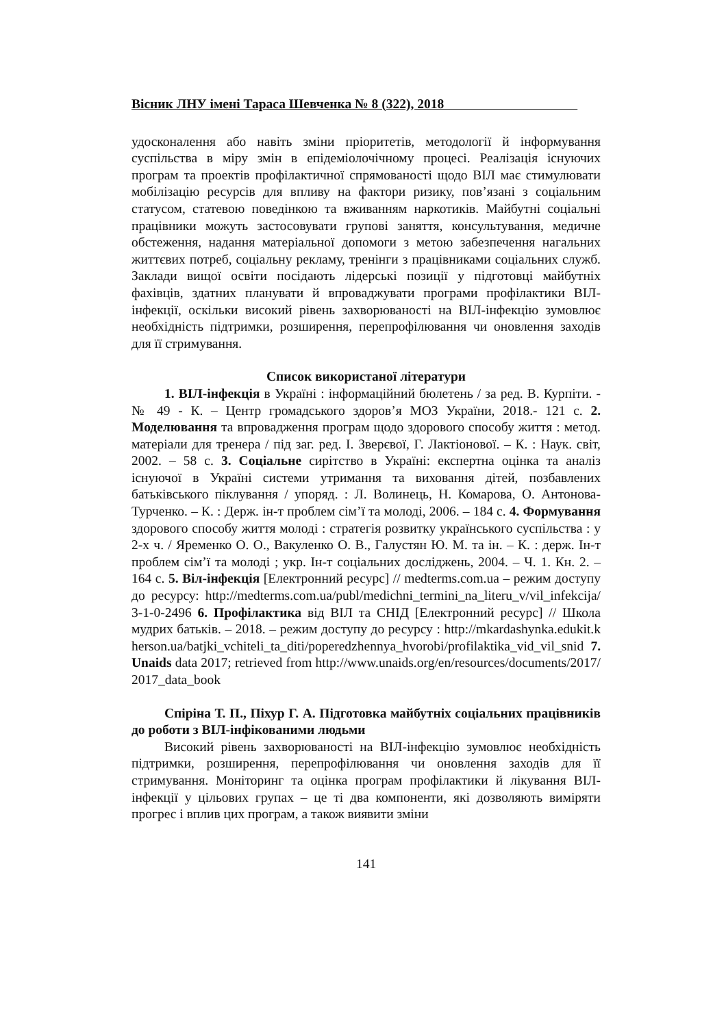Вісник ЛНУ імені Тараса Шевченка № 8 (322), 2018
удосконалення або навіть зміни пріоритетів, методології й інформування суспільства в міру змін в епідеміолочічному процесі. Реалізація існуючих програм та проектів профілактичної спрямованості щодо ВІЛ має стимулювати мобілізацію ресурсів для впливу на фактори ризику, пов’язані з соціальним статусом, статевою поведінкою та вживанням наркотиків. Майбутні соціальні працівники можуть застосовувати групові заняття, консультування, медичне обстеження, надання матеріальної допомоги з метою забезпечення нагальних життєвих потреб, соціальну рекламу, тренінги з працівниками соціальних служб. Заклади вищої освіти посідають лідерські позиції у підготовці майбутніх фахівців, здатних планувати й впроваджувати програми профілактики ВІЛ-інфекції, оскільки високий рівень захворюваності на ВІЛ-інфекцію зумовлює необхідність підтримки, розширення, перепрофілювання чи оновлення заходів для її стримування.
Список використаної літератури
1. ВІЛ-інфекція в Україні : інформаційний бюлетень / за ред. В. Курпіти. - № 49 - К. – Центр громадського здоров’я МОЗ України, 2018.- 121 с. 2. Моделювання та впровадження програм щодо здорового способу життя : метод. матеріали для тренера / під заг. ред. І. Зверєвої, Г. Лактіонової. – К. : Наук. світ, 2002. – 58 с. 3. Соціальне сирітство в Україні: експертна оцінка та аналіз існуючої в Україні системи утримання та виховання дітей, позбавлених батьківського піклування / упоряд. : Л. Волинець, Н. Комарова, О. Антонова-Турченко. – К. : Держ. ін-т проблем сім’ї та молоді, 2006. – 184 с. 4. Формування здорового способу життя молоді : стратегія розвитку українського суспільства : у 2-х ч. / Яременко О. О., Вакуленко О. В., Галустян Ю. М. та ін. – К. : держ. Ін-т проблем сім’ї та молоді ; укр. Ін-т соціальних досліджень, 2004. – Ч. 1. Кн. 2. – 164 с. 5. Віл-інфекція [Електронний ресурс] // medterms.com.ua – режим доступу до ресурсу: http://medterms.com.ua/publ/medichni_termini_na_literu_v/vil_infekcija/3-1-0-2496 6. Профілактика від ВІЛ та СНІД [Електронний ресурс] // Школа мудрих батьків. – 2018. – режим доступу до ресурсу : http://mkardashynka.edukit.kherson.ua/batjki_vchiteli_ta_diti/poperedzhennya_hvorobi/profilaktika_vid_vil_snid 7. Unaids data 2017; retrieved from http://www.unaids.org/en/resources/documents/2017/2017_data_book
Спіріна Т. П., Піхур Г. А. Підготовка майбутніх соціальних працівників до роботи з ВІЛ-інфікованими людьми
Високий рівень захворюваності на ВІЛ-інфекцію зумовлює необхідність підтримки, розширення, перепрофілювання чи оновлення заходів для її стримування. Моніторинг та оцінка програм профілактики й лікування ВІЛ-інфекції у цільових групах – це ті два компоненти, які дозволяють виміряти прогрес і вплив цих програм, а також виявити зміни
141